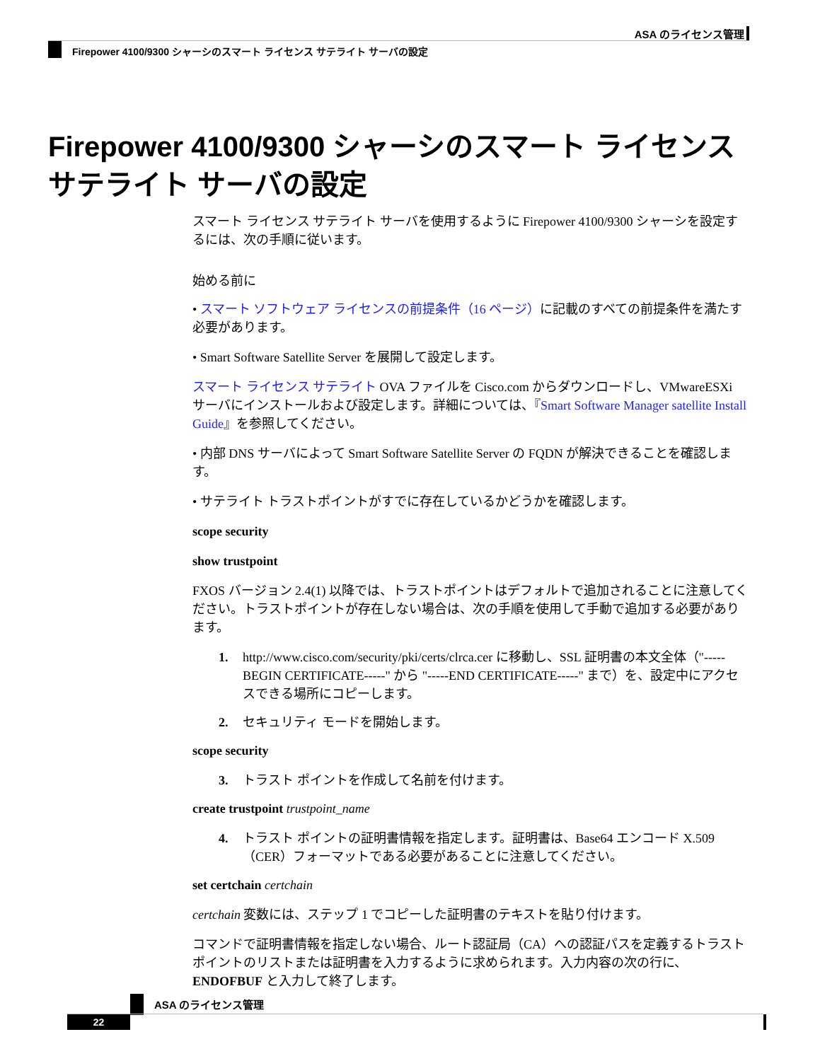ASA のライセンス管理
Firepower 4100/9300 シャーシのスマート ライセンス サテライト サーバの設定
Firepower 4100/9300 シャーシのスマート ライセンス サテライト サーバの設定
スマート ライセンス サテライト サーバを使用するように Firepower 4100/9300 シャーシを設定するには、次の手順に従います。
始める前に
• スマート ソフトウェア ライセンスの前提条件（16 ページ）に記載のすべての前提条件を満たす必要があります。
• Smart Software Satellite Server を展開して設定します。
スマート ライセンス サテライト OVA ファイルを Cisco.com からダウンロードし、VMwareESXi サーバにインストールおよび設定します。詳細については、『Smart Software Manager satellite Install Guide』を参照してください。
• 内部 DNS サーバによって Smart Software Satellite Server の FQDN が解決できることを確認します。
• サテライト トラストポイントがすでに存在しているかどうかを確認します。
scope security
show trustpoint
FXOS バージョン 2.4(1) 以降では、トラストポイントはデフォルトで追加されることに注意してください。トラストポイントが存在しない場合は、次の手順を使用して手動で追加する必要があります。
1. http://www.cisco.com/security/pki/certs/clrca.cer に移動し、SSL 証明書の本文全体（"-----BEGIN CERTIFICATE-----" から "-----END CERTIFICATE-----" まで）を、設定中にアクセスできる場所にコピーします。
2. セキュリティ モードを開始します。
scope security
3. トラスト ポイントを作成して名前を付けます。
create trustpoint trustpoint_name
4. トラスト ポイントの証明書情報を指定します。証明書は、Base64 エンコード X.509（CER）フォーマットである必要があることに注意してください。
set certchain certchain
certchain 変数には、ステップ 1 でコピーした証明書のテキストを貼り付けます。
コマンドで証明書情報を指定しない場合、ルート認証局（CA）への認証パスを定義するトラストポイントのリストまたは証明書を入力するように求められます。入力内容の次の行に、ENDOFBUF と入力して終了します。
ASA のライセンス管理
22